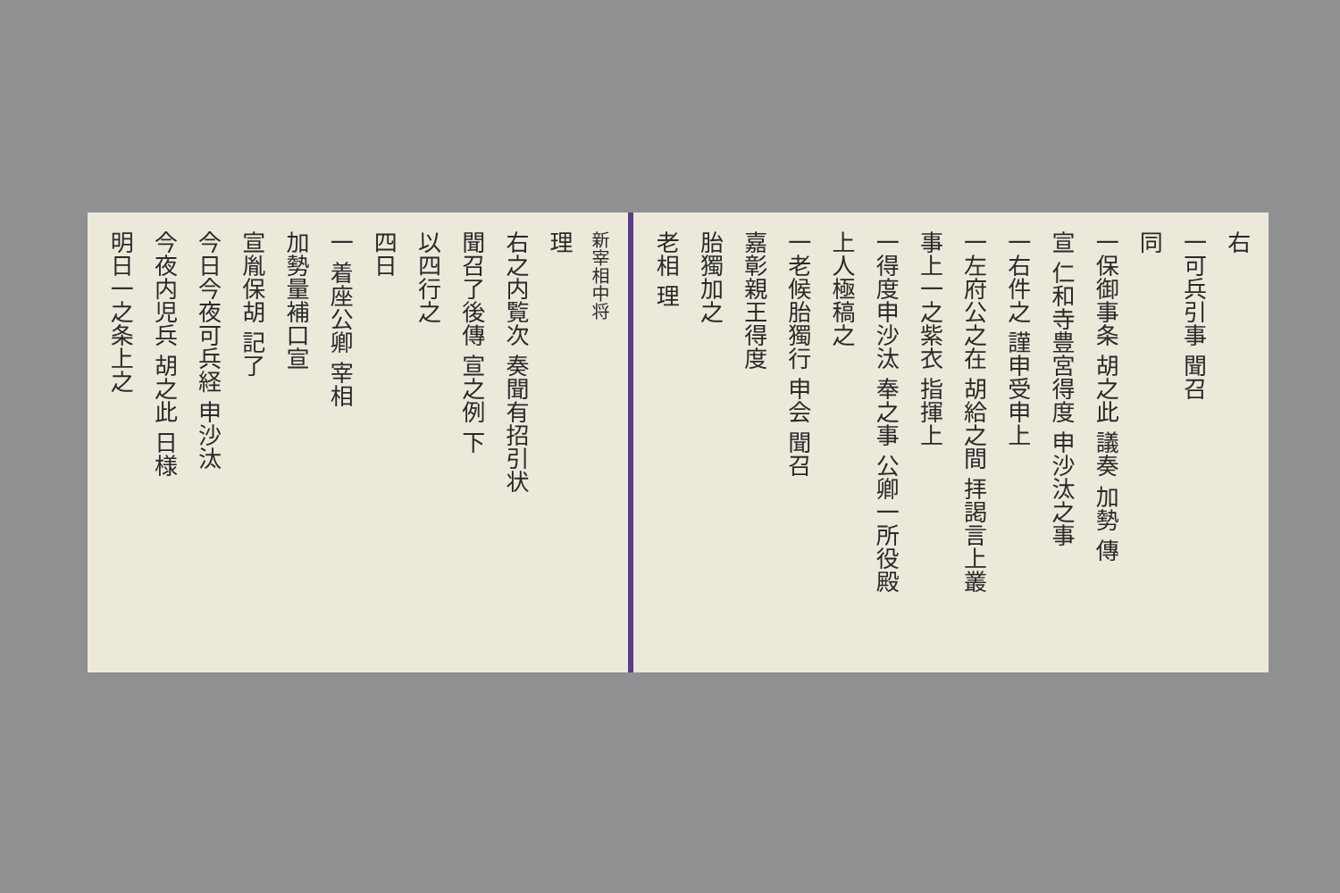新宰相中将
理
右之内覧次 奏聞有招引状
聞召了後傳 宣之例 下
以四行之
四日
一 着座公卿 宰相
加勢量補口宣
宣胤保胡 記了
今日今夜可兵経 申沙汰
今夜内児兵 胡之此 日様
明日一之条上之
右
一可兵引事 聞召
同
一保御事条 胡之此 議奏 加勢 傳
宣 仁和寺豊宮得度 申沙汰之事
一右件之 謹申受申上
一左府公之在 胡給之間 拝謁言上叢
事上一之紫衣 指揮上
一得度申沙汰 奉之事 公卿一所役殿
上人極稿之
一老候胎獨行 申会 聞召
嘉彰親王得度
胎獨加之
老相 理